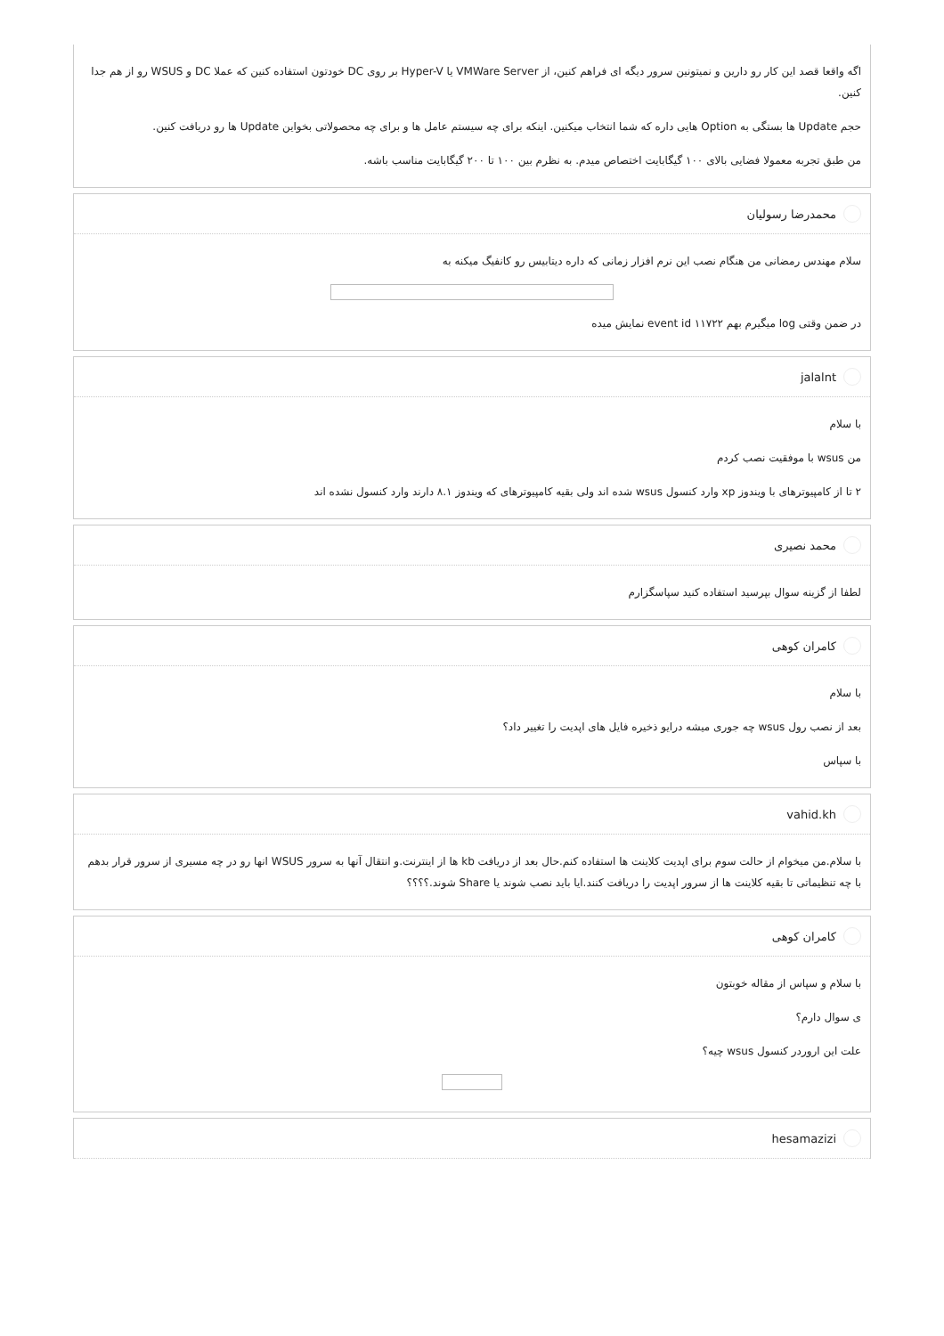اگه واقعا قصد این کار رو دارین و نمیتونین سرور دیگه ای فراهم کنین، از VMWare Server یا Hyper-V بر روی DC خودتون استفاده کنین که عملا DC و WSUS رو از هم جدا کنین.
حجم Update ها بستگی به Option هایی داره که شما انتخاب میکنین. اینکه برای چه سیستم عامل ها و برای چه محصولاتی بخواین Update ها رو دریافت کنین.
من طبق تجربه معمولا فضایی بالای ۱۰۰ گیگابایت اختصاص میدم. به نظرم بین ۱۰۰ تا ۲۰۰ گیگابایت مناسب باشه.
محمدرضا رسولیان
سلام مهندس رمضانی من هنگام نصب این نرم افزار زمانی که داره دیتابیس رو کانفیگ میکنه به
در ضمن وقتی log میگیرم بهم event id ۱۱۷۲۲ نمایش میده
jalalnt
با سلام
من wsus با موفقیت نصب کردم
۲ تا از کامپیوترهای با ویندوز xp وارد کنسول wsus شده اند ولی بقیه کامپیوترهای که ویندوز ۸.۱ دارند وارد کنسول نشده اند
محمد نصیری
لطفا از گزینه سوال بپرسید استفاده کنید سپاسگزارم
کامران کوهی
با سلام
بعد از نصب رول wsus چه جوری میشه درایو ذخیره فایل های اپدیت را تغییر داد؟
با سپاس
vahid.kh
با سلام.من میخوام از حالت سوم برای اپدیت کلاینت ها استفاده کنم.حال بعد از دریافت kb ها از اینترنت.و انتقال آنها به سرور WSUS انها رو در چه مسیری از سرور قرار بدهم با چه تنظیماتی تا بقیه کلاینت ها از سرور اپدیت را دریافت کنند.ایا باید نصب شوند یا Share شوند.؟؟؟؟
کامران کوهی
با سلام و سپاس از مقاله خوبتون
ی سوال دارم؟
علت این اروردر کنسول wsus چیه؟
hesamazizi